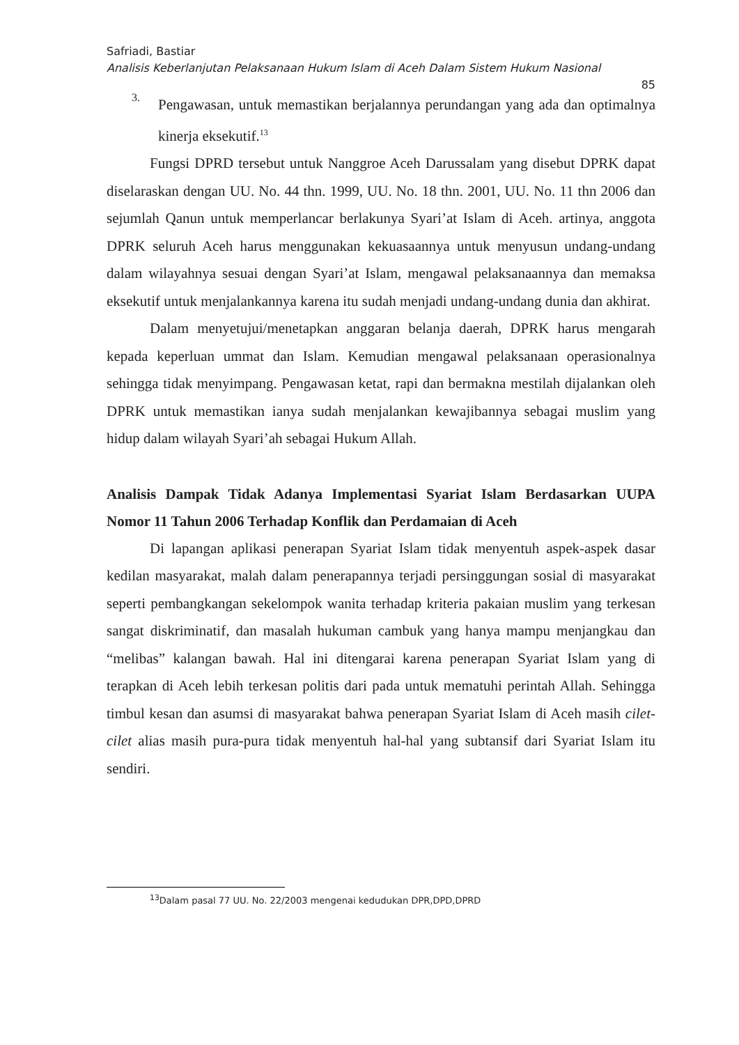Safriadi, Bastiar
Analisis Keberlanjutan Pelaksanaan Hukum Islam di Aceh Dalam Sistem Hukum Nasional
85
3.
Pengawasan, untuk memastikan berjalannya perundangan yang ada dan optimalnya kinerja eksekutif.<sup>13</sup>
Fungsi DPRD tersebut untuk Nanggroe Aceh Darussalam yang disebut DPRK dapat diselaraskan dengan UU. No. 44 thn. 1999, UU. No. 18 thn. 2001, UU. No. 11 thn 2006 dan sejumlah Qanun untuk memperlancar berlakunya Syari’at Islam di Aceh. artinya, anggota DPRK seluruh Aceh harus menggunakan kekuasaannya untuk menyusun undang-undang dalam wilayahnya sesuai dengan Syari’at Islam, mengawal pelaksanaannya dan memaksa eksekutif untuk menjalankannya karena itu sudah menjadi undang-undang dunia dan akhirat.
Dalam menyetujui/menetapkan anggaran belanja daerah, DPRK harus mengarah kepada keperluan ummat dan Islam. Kemudian mengawal pelaksanaan operasionalnya sehingga tidak menyimpang. Pengawasan ketat, rapi dan bermakna mestilah dijalankan oleh DPRK untuk memastikan ianya sudah menjalankan kewajibannya sebagai muslim yang hidup dalam wilayah Syari’ah sebagai Hukum Allah.
Analisis Dampak Tidak Adanya Implementasi Syariat Islam Berdasarkan UUPA Nomor 11 Tahun 2006 Terhadap Konflik dan Perdamaian di Aceh
Di lapangan aplikasi penerapan Syariat Islam tidak menyentuh aspek-aspek dasar kedilan masyarakat, malah dalam penerapannya terjadi persinggungan sosial di masyarakat seperti pembangkangan sekelompok wanita terhadap kriteria pakaian muslim yang terkesan sangat diskriminatif, dan masalah hukuman cambuk yang hanya mampu menjangkau dan “melibas” kalangan bawah. Hal ini ditengarai karena penerapan Syariat Islam yang di terapkan di Aceh lebih terkesan politis dari pada untuk mematuhi perintah Allah. Sehingga timbul kesan dan asumsi di masyarakat bahwa penerapan Syariat Islam di Aceh masih cilet-cilet alias masih pura-pura tidak menyentuh hal-hal yang subtansif dari Syariat Islam itu sendiri.
<sup>13</sup> Dalam pasal 77 UU. No. 22/2003 mengenai kedudukan DPR,DPD,DPRD